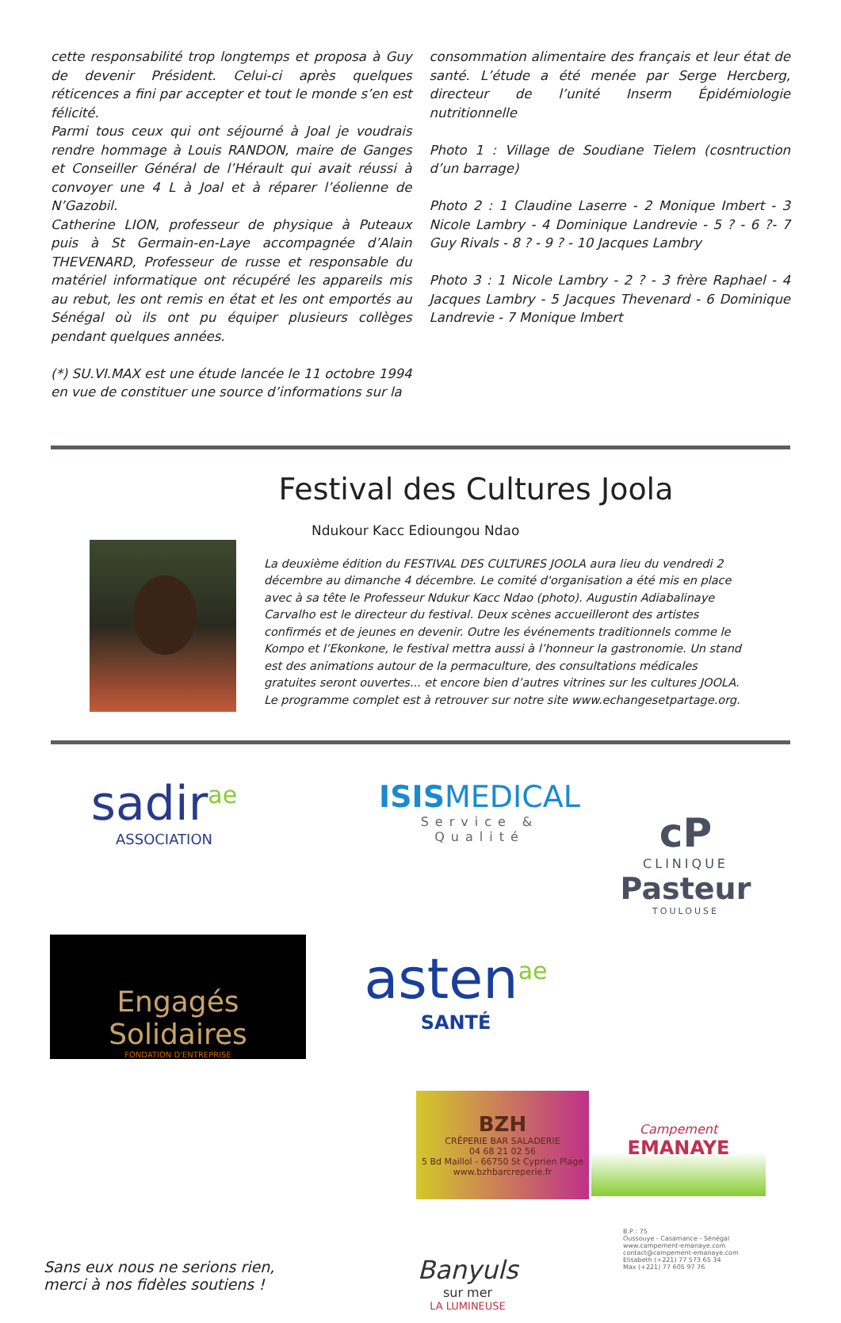cette responsabilité trop longtemps et proposa à Guy de devenir Président. Celui-ci après quelques réticences a fini par accepter et tout le monde s’en est félicité.
Parmi tous ceux qui ont séjourné à Joal je voudrais rendre hommage à Louis RANDON, maire de Ganges et Conseiller Général de l’Hérault qui avait réussi à convoyer une 4 L à Joal et à réparer l’éolienne de N’Gazobil.
Catherine LION, professeur de physique à Puteaux puis à St Germain-en-Laye accompagnée d’Alain THEVENARD, Professeur de russe et responsable du matériel informatique ont récupéré les appareils mis au rebut, les ont remis en état et les ont emportés au Sénégal où ils ont pu équiper plusieurs collèges pendant quelques années.
(*) SU.VI.MAX est une étude lancée le 11 octobre 1994 en vue de constituer une source d’informations sur la
consommation alimentaire des français et leur état de santé. L’étude a été menée par Serge Hercberg, directeur de l’unité Inserm Épidémiologie nutritionnelle
Photo 1 : Village de Soudiane Tielem (cosntruction d’un barrage)
Photo 2 : 1 Claudine Laserre - 2 Monique Imbert - 3 Nicole Lambry - 4 Dominique Landrevie - 5 ? - 6 ?- 7 Guy Rivals - 8 ? - 9 ? - 10 Jacques Lambry
Photo 3 : 1 Nicole Lambry - 2 ? - 3 frère Raphael - 4 Jacques Lambry - 5 Jacques Thevenard - 6 Dominique Landrevie - 7 Monique Imbert
Festival des Cultures Joola
Ndukour Kacc Edioungou Ndao
La deuxième édition du FESTIVAL DES CULTURES JOOLA aura lieu du vendredi 2 décembre au dimanche 4 décembre. Le comité d'organisation a été mis en place avec à sa tête le Professeur Ndukur Kacc Ndao (photo). Augustin Adiabalinaye Carvalho est le directeur du festival. Deux scènes accueilleront des artistes confirmés et de jeunes en devenir. Outre les événements traditionnels comme le Kompo et l’Ekonkone, le festival mettra aussi à l’honneur la gastronomie. Un stand est des animations autour de la permaculture, des consultations médicales gratuites seront ouvertes... et encore bien d’autres vitrines sur les cultures JOOLA.
Le programme complet est à retrouver sur notre site www.echangesetpartage.org.
sadir<sup>ae</sup>
ASSOCIATION
ISISMEDICAL
Service & Qualité
cP
CLINIQUE
Pasteur
TOULOUSE
Engagés Solidaires
FONDATION D'ENTREPRISE
asten<sup>ae</sup>
SANTÉ
BZH
CRÊPERIE BAR SALADERIE
04 68 21 02 56
5 Bd Maillol - 66750 St Cyprien Plage
www.bzhbarcreperie.fr
Campement
EMANAYE
Sans eux nous ne serions rien,
merci à nos fidèles soutiens !
Banyuls
sur mer
LA LUMINEUSE
B.P : 75
Oussouye - Casamance - Sénégal
www.campement-emanaye.com
contact@campement-emanaye.com
Elisabeth (+221) 77 573 65 34
Max (+221) 77 605 97 76